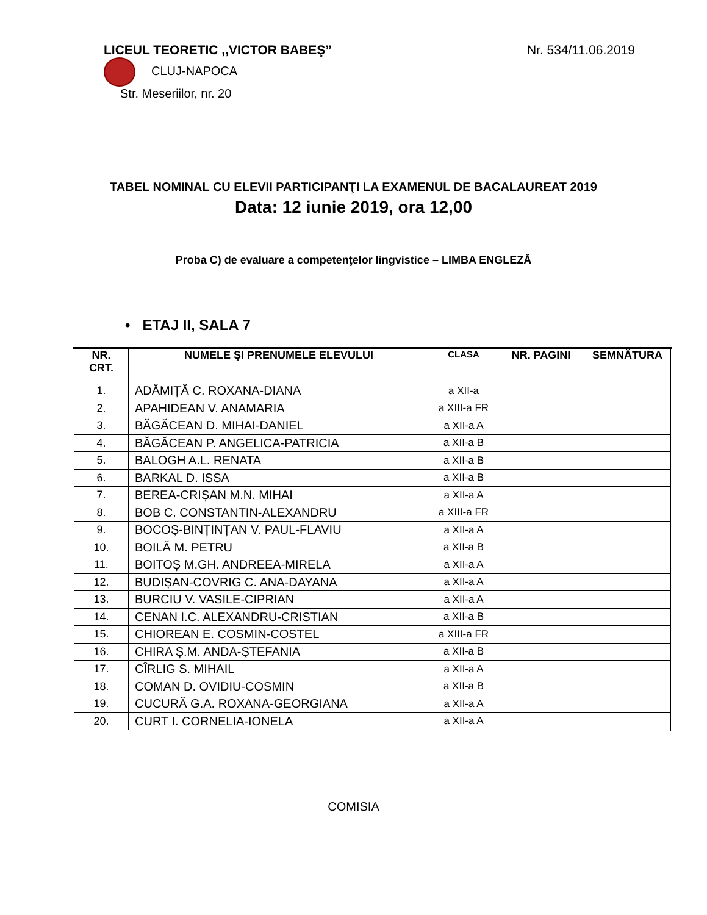LICEUL TEORETIC ,,VICTOR BABEŞ” Nr. 534/11.06.2019
CLUJ-NAPOCA
Str. Meseriilor, nr. 20
TABEL NOMINAL CU ELEVII PARTICIPANŢI LA EXAMENUL DE BACALAUREAT 2019
Data: 12 iunie 2019, ora 12,00
Proba C) de evaluare a competenţelor lingvistice – LIMBA ENGLEZĂ
• ETAJ II, SALA 7
| NR. CRT. | NUMELE ŞI PRENUMELE ELEVULUI | CLASA | NR. PAGINI | SEMNĂTURA |
| --- | --- | --- | --- | --- |
| 1. | ADĂMIȚĂ C. ROXANA-DIANA | a XII-a | | |
| 2. | APAHIDEAN V. ANAMARIA | a XIII-a FR | | |
| 3. | BĂGĂCEAN D. MIHAI-DANIEL | a XII-a A | | |
| 4. | BĂGĂCEAN P. ANGELICA-PATRICIA | a XII-a B | | |
| 5. | BALOGH A.L. RENATA | a XII-a B | | |
| 6. | BARKAL D. ISSA | a XII-a B | | |
| 7. | BEREA-CRIȘAN M.N. MIHAI | a XII-a A | | |
| 8. | BOB C. CONSTANTIN-ALEXANDRU | a XIII-a FR | | |
| 9. | BOCOŞ-BINȚINȚAN V. PAUL-FLAVIU | a XII-a A | | |
| 10. | BOILĂ M. PETRU | a XII-a B | | |
| 11. | BOITOȘ M.GH. ANDREEA-MIRELA | a XII-a A | | |
| 12. | BUDIȘAN-COVRIG C. ANA-DAYANA | a XII-a A | | |
| 13. | BURCIU V. VASILE-CIPRIAN | a XII-a A | | |
| 14. | CENAN I.C. ALEXANDRU-CRISTIAN | a XII-a B | | |
| 15. | CHIOREAN E. COSMIN-COSTEL | a XIII-a FR | | |
| 16. | CHIRA Ș.M. ANDA-ŞTEFANIA | a XII-a B | | |
| 17. | CÎRLIG S. MIHAIL | a XII-a A | | |
| 18. | COMAN D. OVIDIU-COSMIN | a XII-a B | | |
| 19. | CUCURĂ G.A. ROXANA-GEORGIANA | a XII-a A | | |
| 20. | CURT I. CORNELIA-IONELA | a XII-a A | | |
COMISIA